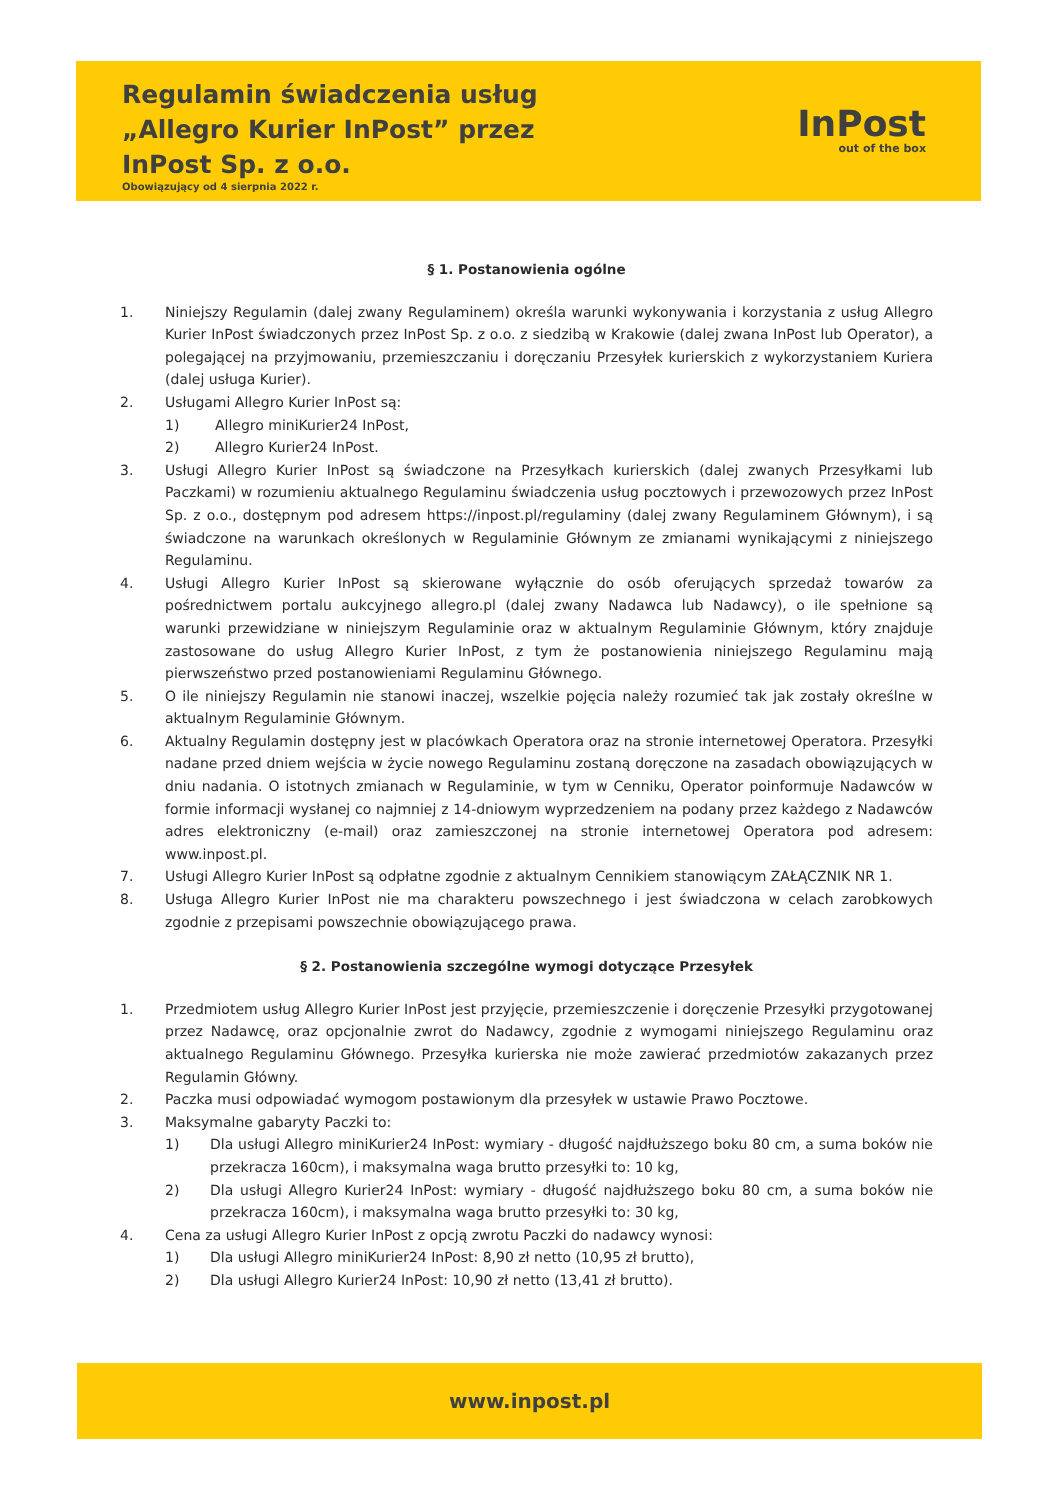Regulamin świadczenia usług
„Allegro Kurier InPost” przez
InPost Sp. z o.o.
Obowiązujący od 4 sierpnia 2022 r.
InPost
out of the box
§ 1. Postanowienia ogólne
1. Niniejszy Regulamin (dalej zwany Regulaminem) określa warunki wykonywania i korzystania z usług Allegro Kurier InPost świadczonych przez InPost Sp. z o.o. z siedzibą w Krakowie (dalej zwana InPost lub Operator), a polegającej na przyjmowaniu, przemieszczaniu i doręczaniu Przesyłek kurierskich z wykorzystaniem Kuriera (dalej usługa Kurier).
2. Usługami Allegro Kurier InPost są:
1) Allegro miniKurier24 InPost,
2) Allegro Kurier24 InPost.
3. Usługi Allegro Kurier InPost są świadczone na Przesyłkach kurierskich (dalej zwanych Przesyłkami lub Paczkami) w rozumieniu aktualnego Regulaminu świadczenia usług pocztowych i przewozowych przez InPost Sp. z o.o., dostępnym pod adresem https://inpost.pl/regulaminy (dalej zwany Regulaminem Głównym), i są świadczone na warunkach określonych w Regulaminie Głównym ze zmianami wynikającymi z niniejszego Regulaminu.
4. Usługi Allegro Kurier InPost są skierowane wyłącznie do osób oferujących sprzedaż towarów za pośrednictwem portalu aukcyjnego allegro.pl (dalej zwany Nadawca lub Nadawcy), o ile spełnione są warunki przewidziane w niniejszym Regulaminie oraz w aktualnym Regulaminie Głównym, który znajduje zastosowane do usług Allegro Kurier InPost, z tym że postanowienia niniejszego Regulaminu mają pierwszeństwo przed postanowieniami Regulaminu Głównego.
5. O ile niniejszy Regulamin nie stanowi inaczej, wszelkie pojęcia należy rozumieć tak jak zostały określne w aktualnym Regulaminie Głównym.
6. Aktualny Regulamin dostępny jest w placówkach Operatora oraz na stronie internetowej Operatora. Przesyłki nadane przed dniem wejścia w życie nowego Regulaminu zostaną doręczone na zasadach obowiązujących w dniu nadania. O istotnych zmianach w Regulaminie, w tym w Cenniku, Operator poinformuje Nadawców w formie informacji wysłanej co najmniej z 14-dniowym wyprzedzeniem na podany przez każdego z Nadawców adres elektroniczny (e-mail) oraz zamieszczonej na stronie internetowej Operatora pod adresem: www.inpost.pl.
7. Usługi Allegro Kurier InPost są odpłatne zgodnie z aktualnym Cennikiem stanowiącym ZAŁĄCZNIK NR 1.
8. Usługa Allegro Kurier InPost nie ma charakteru powszechnego i jest świadczona w celach zarobkowych zgodnie z przepisami powszechnie obowiązującego prawa.
§ 2. Postanowienia szczególne wymogi dotyczące Przesyłek
1. Przedmiotem usług Allegro Kurier InPost jest przyjęcie, przemieszczenie i doręczenie Przesyłki przygotowanej przez Nadawcę, oraz opcjonalnie zwrot do Nadawcy, zgodnie z wymogami niniejszego Regulaminu oraz aktualnego Regulaminu Głównego. Przesyłka kurierska nie może zawierać przedmiotów zakazanych przez Regulamin Główny.
2. Paczka musi odpowiadać wymogom postawionym dla przesyłek w ustawie Prawo Pocztowe.
3. Maksymalne gabaryty Paczki to:
1) Dla usługi Allegro miniKurier24 InPost: wymiary - długość najdłuższego boku 80 cm, a suma boków nie przekracza 160cm), i maksymalna waga brutto przesyłki to: 10 kg,
2) Dla usługi Allegro Kurier24 InPost: wymiary - długość najdłuższego boku 80 cm, a suma boków nie przekracza 160cm), i maksymalna waga brutto przesyłki to: 30 kg,
4. Cena za usługi Allegro Kurier InPost z opcją zwrotu Paczki do nadawcy wynosi:
1) Dla usługi Allegro miniKurier24 InPost: 8,90 zł netto (10,95 zł brutto),
2) Dla usługi Allegro Kurier24 InPost: 10,90 zł netto (13,41 zł brutto).
www.inpost.pl